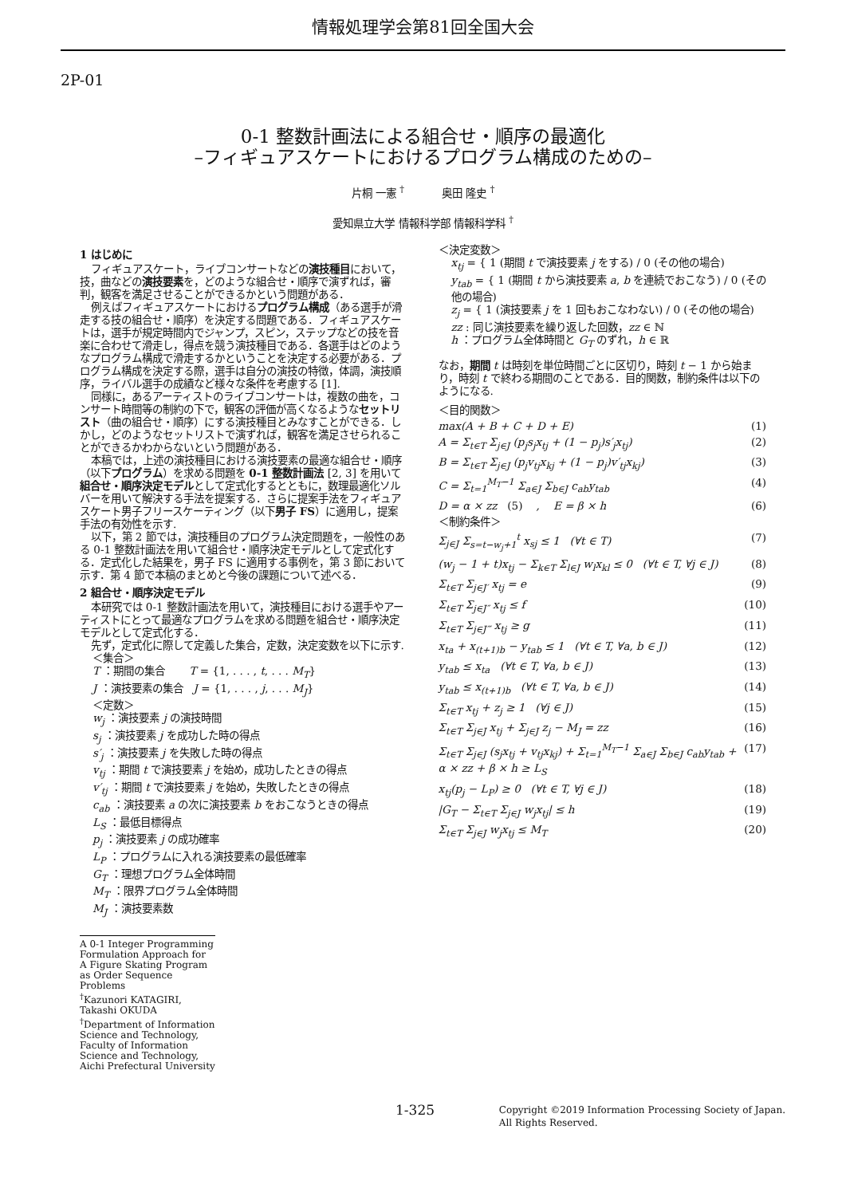情報処理学会第81回全国大会
2P-01
0-1 整数計画法による組合せ・順序の最適化
–フィギュアスケートにおけるプログラム構成のための–
片桐 一憲 <sup>†</sup> 奥田 隆史 <sup>†</sup>
愛知県立大学 情報科学部 情報科学科 <sup>†</sup>
1 はじめに
フィギュアスケート，ライブコンサートなどの演技種目において，技，曲などの演技要素を，どのような組合せ・順序で演ずれば，審判，観客を満足させることができるかという問題がある．
例えばフィギュアスケートにおけるプログラム構成（ある選手が滑走する技の組合せ・順序）を決定する問題である．フィギュアスケートは，選手が規定時間内でジャンプ，スピン，ステップなどの技を音楽に合わせて滑走し，得点を競う演技種目である．各選手はどのようなプログラム構成で滑走するかということを決定する必要がある．プログラム構成を決定する際，選手は自分の演技の特徴，体調，演技順序，ライバル選手の成績など様々な条件を考慮する [1].
同様に，あるアーティストのライブコンサートは，複数の曲を，コンサート時間等の制約の下で，観客の評価が高くなるようなセットリスト（曲の組合せ・順序）にする演技種目とみなすことができる．しかし，どのようなセットリストで演ずれば，観客を満足させられることができるかわからないという問題がある．
本稿では，上述の演技種目における演技要素の最適な組合せ・順序（以下プログラム）を求める問題を 0-1 整数計画法 [2, 3] を用いて組合せ・順序決定モデルとして定式化するとともに，数理最適化ソルバーを用いて解決する手法を提案する．さらに提案手法をフィギュアスケート男子フリースケーティング（以下男子 FS）に適用し，提案手法の有効性を示す.
以下，第 2 節では，演技種目のプログラム決定問題を，一般性のある 0-1 整数計画法を用いて組合せ・順序決定モデルとして定式化する．定式化した結果を，男子 FS に適用する事例を，第 3 節において示す．第 4 節で本稿のまとめと今後の課題について述べる．
2 組合せ・順序決定モデル
本研究では 0-1 整数計画法を用いて，演技種目における選手やアーティストにとって最適なプログラムを求める問題を組合せ・順序決定モデルとして定式化する．
先ず，定式化に際して定義した集合，定数，決定変数を以下に示す.
＜集合＞
T ：期間の集合 T = {1, . . . , t, . . . M<sub>T</sub>}
J ：演技要素の集合 J = {1, . . . , j, . . . M<sub>J</sub>}
＜定数＞
w<sub>j</sub> ：演技要素 j の演技時間
s<sub>j</sub> ：演技要素 j を成功した時の得点
s′<sub>j</sub> ：演技要素 j を失敗した時の得点
v<sub>tj</sub> ：期間 t で演技要素 j を始め，成功したときの得点
v′<sub>tj</sub> ：期間 t で演技要素 j を始め，失敗したときの得点
c<sub>ab</sub> ：演技要素 a の次に演技要素 b をおこなうときの得点
L<sub>S</sub> ：最低目標得点
p<sub>j</sub> ：演技要素 j の成功確率
L<sub>P</sub> ：プログラムに入れる演技要素の最低確率
G<sub>T</sub> ：理想プログラム全体時間
M<sub>T</sub> ：限界プログラム全体時間
M<sub>J</sub> ：演技要素数
A 0-1 Integer Programming Formulation Approach for A Figure Skating Program as Order Sequence Problems
<sup>†</sup> Kazunori KATAGIRI, Takashi OKUDA
<sup>†</sup> Department of Information Science and Technology, Faculty of Information Science and Technology, Aichi Prefectural University
＜決定変数＞
x<sub>tj</sub> = { 1 (期間 t で演技要素 j をする) / 0 (その他の場合)
y<sub>tab</sub> = { 1 (期間 t から演技要素 a, b を連続でおこなう) / 0 (その他の場合)
z<sub>j</sub> = { 1 (演技要素 j を 1 回もおこなわない) / 0 (その他の場合)
zz : 同じ演技要素を繰り返した回数，zz ∈ ℕ
h ：プログラム全体時間と G<sub>T</sub> のずれ，h ∈ ℝ
なお，期間 t は時刻を単位時間ごとに区切り，時刻 t − 1 から始まり，時刻 t で終わる期間のことである．目的関数，制約条件は以下のようになる.
＜目的関数＞
max(A + B + C + D + E) (1)
A = Σ<sub>t∈T</sub> Σ<sub>j∈J</sub> (p<sub>j</sub>s<sub>j</sub>x<sub>tj</sub> + (1 − p<sub>j</sub>)s′<sub>j</sub>x<sub>tj</sub>) (2)
B = Σ<sub>t∈T</sub> Σ<sub>j∈J</sub> (p<sub>j</sub>v<sub>tj</sub>x<sub>kj</sub> + (1 − p<sub>j</sub>)v′<sub>tj</sub>x<sub>kj</sub>) (3)
C = Σ<sub>t=1</sub><sup>M<sub>T</sub>−1</sup> Σ<sub>a∈J</sub> Σ<sub>b∈J</sub> c<sub>ab</sub>y<sub>tab</sub> (4)
D = α × zz (5) , E = β × h (6)
＜制約条件＞
Σ<sub>j∈J</sub> Σ<sub>s=t−w<sub>j</sub>+1</sub><sup>t</sup> x<sub>sj</sub> ≤ 1 (∀t ∈ T) (7)
(w<sub>j</sub> − 1 + t)x<sub>tj</sub> − Σ<sub>k∈T</sub> Σ<sub>l∈J</sub> w<sub>l</sub>x<sub>kl</sub> ≤ 0 (∀t ∈ T, ∀j ∈ J) (8)
Σ<sub>t∈T</sub> Σ<sub>j∈J′</sub> x<sub>tj</sub> = e (9)
Σ<sub>t∈T</sub> Σ<sub>j∈J″</sub> x<sub>tj</sub> ≤ f (10)
Σ<sub>t∈T</sub> Σ<sub>j∈J‴</sub> x<sub>tj</sub> ≥ g (11)
x<sub>ta</sub> + x<sub>(t+1)b</sub> − y<sub>tab</sub> ≤ 1 (∀t ∈ T, ∀a, b ∈ J) (12)
y<sub>tab</sub> ≤ x<sub>ta</sub> (∀t ∈ T, ∀a, b ∈ J) (13)
y<sub>tab</sub> ≤ x<sub>(t+1)b</sub> (∀t ∈ T, ∀a, b ∈ J) (14)
Σ<sub>t∈T</sub> x<sub>tj</sub> + z<sub>j</sub> ≥ 1 (∀j ∈ J) (15)
Σ<sub>t∈T</sub> Σ<sub>j∈J</sub> x<sub>tj</sub> + Σ<sub>j∈J</sub> z<sub>j</sub> − M<sub>J</sub> = zz (16)
Σ<sub>t∈T</sub> Σ<sub>j∈J</sub> (s<sub>j</sub>x<sub>tj</sub> + v<sub>tj</sub>x<sub>kj</sub>) + Σ<sub>t=1</sub><sup>M<sub>T</sub>−1</sup> Σ<sub>a∈J</sub> Σ<sub>b∈J</sub> c<sub>ab</sub>y<sub>tab</sub> + α × zz + β × h ≥ L<sub>S</sub> (17)
x<sub>tj</sub>(p<sub>j</sub> − L<sub>P</sub>) ≥ 0 (∀t ∈ T, ∀j ∈ J) (18)
|G<sub>T</sub> − Σ<sub>t∈T</sub> Σ<sub>j∈J</sub> w<sub>j</sub>x<sub>tj</sub>| ≤ h (19)
Σ<sub>t∈T</sub> Σ<sub>j∈J</sub> w<sub>j</sub>x<sub>tj</sub> ≤ M<sub>T</sub> (20)
1-325 Copyright ©2019 Information Processing Society of Japan.
All Rights Reserved.